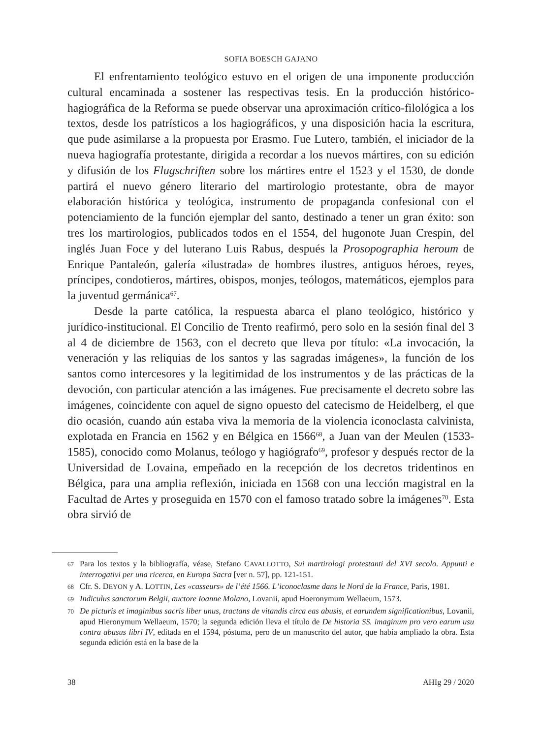SOFIA BOESCH GAJANO
El enfrentamiento teológico estuvo en el origen de una imponente producción cultural encaminada a sostener las respectivas tesis. En la producción histórico-hagiográfica de la Reforma se puede observar una aproximación crítico-filológica a los textos, desde los patrísticos a los hagiográficos, y una disposición hacia la escritura, que pude asimilarse a la propuesta por Erasmo. Fue Lutero, también, el iniciador de la nueva hagiografía protestante, dirigida a recordar a los nuevos mártires, con su edición y difusión de los Flugschriften sobre los mártires entre el 1523 y el 1530, de donde partirá el nuevo género literario del martirologio protestante, obra de mayor elaboración histórica y teológica, instrumento de propaganda confesional con el potenciamiento de la función ejemplar del santo, destinado a tener un gran éxito: son tres los martirologios, publicados todos en el 1554, del hugonote Juan Crespin, del inglés Juan Foce y del luterano Luis Rabus, después la Prosopographia heroum de Enrique Pantaleón, galería «ilustrada» de hombres ilustres, antiguos héroes, reyes, príncipes, condotieros, mártires, obispos, monjes, teólogos, matemáticos, ejemplos para la juventud germánica<sup>67</sup>.
Desde la parte católica, la respuesta abarca el plano teológico, histórico y jurídico-institucional. El Concilio de Trento reafirmó, pero solo en la sesión final del 3 al 4 de diciembre de 1563, con el decreto que lleva por título: «La invocación, la veneración y las reliquias de los santos y las sagradas imágenes», la función de los santos como intercesores y la legitimidad de los instrumentos y de las prácticas de la devoción, con particular atención a las imágenes. Fue precisamente el decreto sobre las imágenes, coincidente con aquel de signo opuesto del catecismo de Heidelberg, el que dio ocasión, cuando aún estaba viva la memoria de la violencia iconoclasta calvinista, explotada en Francia en 1562 y en Bélgica en 1566<sup>68</sup>, a Juan van der Meulen (1533-1585), conocido como Molanus, teólogo y hagiógrafo<sup>69</sup>, profesor y después rector de la Universidad de Lovaina, empeñado en la recepción de los decretos tridentinos en Bélgica, para una amplia reflexión, iniciada en 1568 con una lección magistral en la Facultad de Artes y proseguida en 1570 con el famoso tratado sobre la imágenes<sup>70</sup>. Esta obra sirvió de
67 Para los textos y la bibliografía, véase, Stefano CAVALLOTTO, Sui martirologi protestanti del XVI secolo. Appunti e interrogativi per una ricerca, en Europa Sacra [ver n. 57], pp. 121-151.
68 Cfr. S. DEYON y A. LOTTIN, Les «casseurs» de l’été 1566. L’iconoclasme dans le Nord de la France, Paris, 1981.
69 Indiculus sanctorum Belgii, auctore Ioanne Molano, Lovanii, apud Hoeronymum Wellaeum, 1573.
70 De picturis et imaginibus sacris liber unus, tractans de vitandis circa eas abusis, et earundem significationibus, Lovanii, apud Hieronymum Wellaeum, 1570; la segunda edición lleva el título de De historia SS. imaginum pro vero earum usu contra abusus libri IV, editada en el 1594, póstuma, pero de un manuscrito del autor, que había ampliado la obra. Esta segunda edición está en la base de la
38 AHIg 29 / 2020